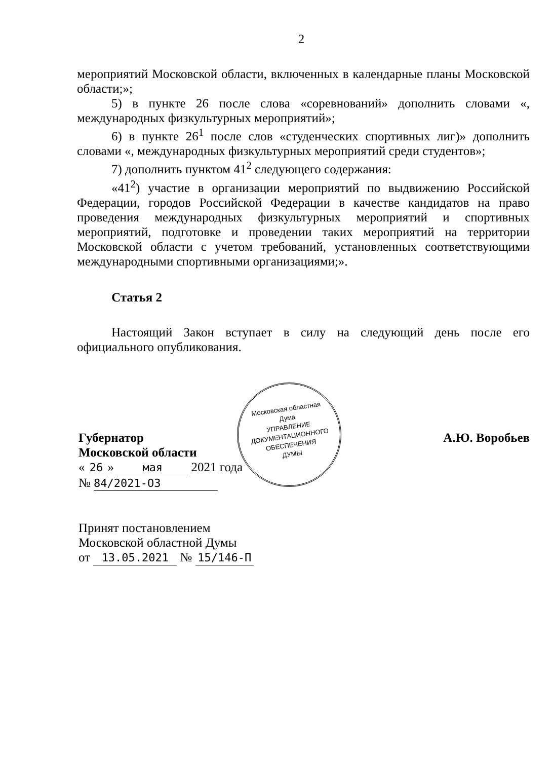2
мероприятий Московской области, включенных в календарные планы Московской области;»;
5) в пункте 26 после слова «соревнований» дополнить словами «, международных физкультурных мероприятий»;
6) в пункте 26<sup>1</sup> после слов «студенческих спортивных лиг)» дополнить словами «, международных физкультурных мероприятий среди студентов»;
7) дополнить пунктом 41<sup>2</sup> следующего содержания:
«41<sup>2</sup>) участие в организации мероприятий по выдвижению Российской Федерации, городов Российской Федерации в качестве кандидатов на право проведения международных физкультурных мероприятий и спортивных мероприятий, подготовке и проведении таких мероприятий на территории Московской области с учетом требований, установленных соответствующими международными спортивными организациями;».
Статья 2
Настоящий Закон вступает в силу на следующий день после его официального опубликования.
Губернатор
Московской области
« 26 » мая 2021 года
№ 84/2021-ОЗ
Принят постановлением
Московской областной Думы
от 13.05.2021 № 15/146-П
А.Ю. Воробьев
Московская областная Дума
УПРАВЛЕНИЕ
ДОКУМЕНТАЦИОННОГО
ОБЕСПЕЧЕНИЯ
ДУМЫ